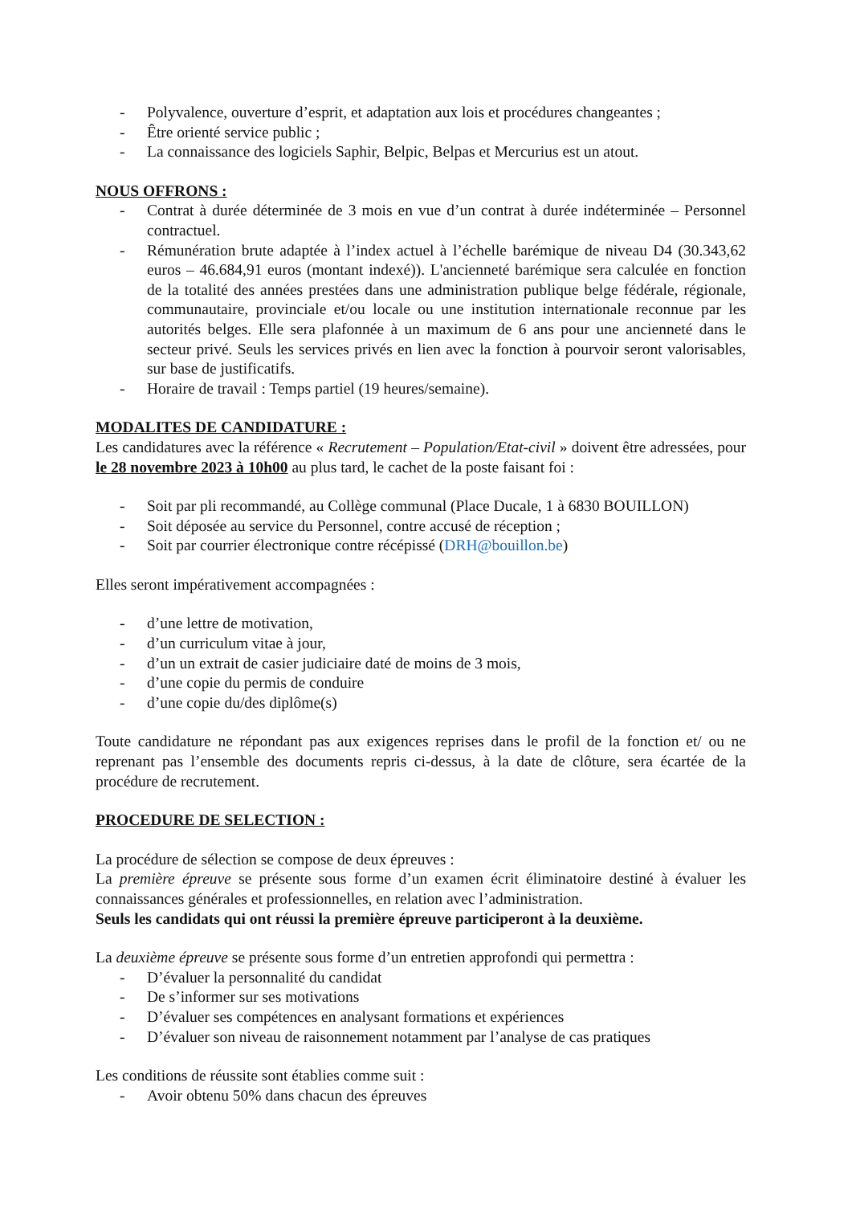- Polyvalence, ouverture d’esprit, et adaptation aux lois et procédures changeantes ;
- Être orienté service public ;
- La connaissance des logiciels Saphir, Belpic, Belpas et Mercurius est un atout.
NOUS OFFRONS :
- Contrat à durée déterminée de 3 mois en vue d’un contrat à durée indéterminée – Personnel contractuel.
- Rémunération brute adaptée à l’index actuel à l’échelle barémique de niveau D4 (30.343,62 euros – 46.684,91 euros (montant indexé)). L'ancienneté barémique sera calculée en fonction de la totalité des années prestées dans une administration publique belge fédérale, régionale, communautaire, provinciale et/ou locale ou une institution internationale reconnue par les autorités belges. Elle sera plafonnée à un maximum de 6 ans pour une ancienneté dans le secteur privé. Seuls les services privés en lien avec la fonction à pourvoir seront valorisables, sur base de justificatifs.
- Horaire de travail : Temps partiel (19 heures/semaine).
MODALITES DE CANDIDATURE :
Les candidatures avec la référence « Recrutement – Population/Etat-civil » doivent être adressées, pour le 28 novembre 2023 à 10h00 au plus tard, le cachet de la poste faisant foi :
- Soit par pli recommandé, au Collège communal (Place Ducale, 1 à 6830 BOUILLON)
- Soit déposée au service du Personnel, contre accusé de réception ;
- Soit par courrier électronique contre récépissé (DRH@bouillon.be)
Elles seront impérativement accompagnées :
- d’une lettre de motivation,
- d’un curriculum vitae à jour,
- d’un un extrait de casier judiciaire daté de moins de 3 mois,
- d’une copie du permis de conduire
- d’une copie du/des diplôme(s)
Toute candidature ne répondant pas aux exigences reprises dans le profil de la fonction et/ ou ne reprenant pas l’ensemble des documents repris ci-dessus, à la date de clôture, sera écartée de la procédure de recrutement.
PROCEDURE DE SELECTION :
La procédure de sélection se compose de deux épreuves :
La première épreuve se présente sous forme d’un examen écrit éliminatoire destiné à évaluer les connaissances générales et professionnelles, en relation avec l’administration.
Seuls les candidats qui ont réussi la première épreuve participeront à la deuxième.
La deuxième épreuve se présente sous forme d’un entretien approfondi qui permettra :
- D’évaluer la personnalité du candidat
- De s’informer sur ses motivations
- D’évaluer ses compétences en analysant formations et expériences
- D’évaluer son niveau de raisonnement notamment par l’analyse de cas pratiques
Les conditions de réussite sont établies comme suit :
- Avoir obtenu 50% dans chacun des épreuves